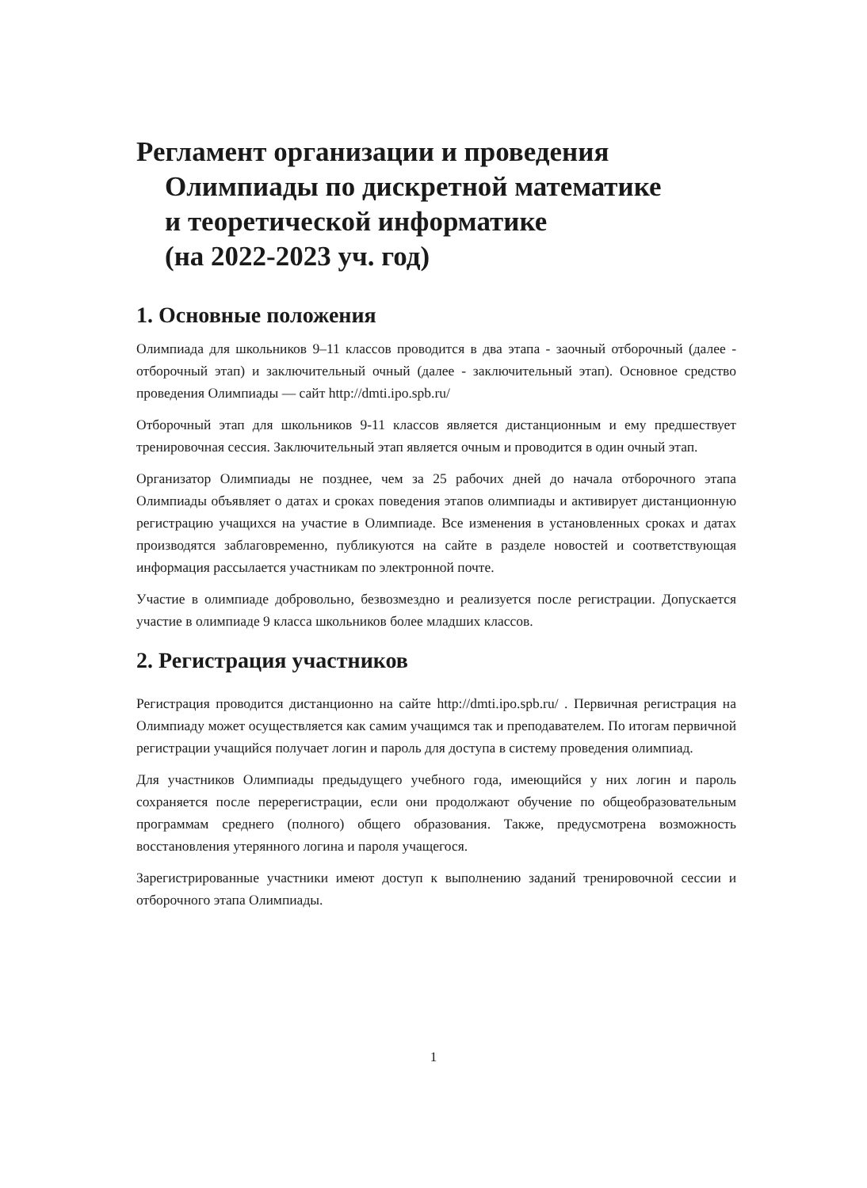Регламент организации и проведения
Олимпиады по дискретной математике
и теоретической информатике
(на 2022-2023 уч. год)
1. Основные положения
Олимпиада для школьников 9–11 классов проводится в два этапа - заочный отборочный (далее - отборочный этап) и заключительный очный (далее - заключительный этап). Основное средство проведения Олимпиады — сайт http://dmti.ipo.spb.ru/
Отборочный этап для школьников 9-11 классов является дистанционным и ему предшествует тренировочная сессия. Заключительный этап является очным и проводится в один очный этап.
Организатор Олимпиады не позднее, чем за 25 рабочих дней до начала отборочного этапа Олимпиады объявляет о датах и сроках поведения этапов олимпиады и активирует дистанционную регистрацию учащихся на участие в Олимпиаде. Все изменения в установленных сроках и датах производятся заблаговременно, публикуются на сайте в разделе новостей и соответствующая информация рассылается участникам по электронной почте.
Участие в олимпиаде добровольно, безвозмездно и реализуется после регистрации. Допускается участие в олимпиаде 9 класса школьников более младших классов.
2. Регистрация участников
Регистрация проводится дистанционно на сайте http://dmti.ipo.spb.ru/ . Первичная регистрация на Олимпиаду может осуществляется как самим учащимся так и преподавателем. По итогам первичной регистрации учащийся получает логин и пароль для доступа в систему проведения олимпиад.
Для участников Олимпиады предыдущего учебного года, имеющийся у них логин и пароль сохраняется после перерегистрации, если они продолжают обучение по общеобразовательным программам среднего (полного) общего образования. Также, предусмотрена возможность восстановления утерянного логина и пароля учащегося.
Зарегистрированные участники имеют доступ к выполнению заданий тренировочной сессии и отборочного этапа Олимпиады.
1